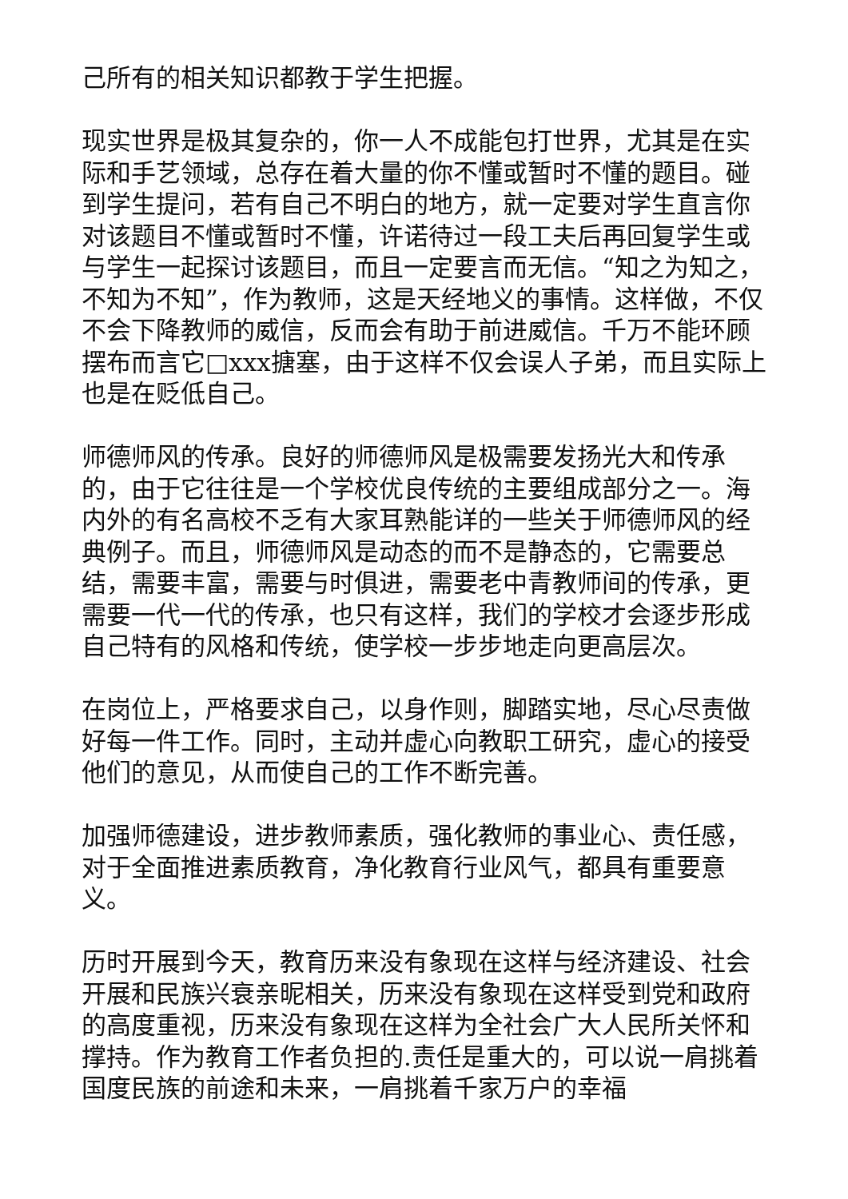己所有的相关知识都教于学生把握。
现实世界是极其复杂的，你一人不成能包打世界，尤其是在实际和手艺领域，总存在着大量的你不懂或暂时不懂的题目。碰到学生提问，若有自己不明白的地方，就一定要对学生直言你对该题目不懂或暂时不懂，许诺待过一段工夫后再回复学生或与学生一起探讨该题目，而且一定要言而无信。“知之为知之，不知为不知”，作为教师，这是天经地义的事情。这样做，不仅不会下降教师的威信，反而会有助于前进威信。千万不能环顾摆布而言它□xxx搪塞，由于这样不仅会误人子弟，而且实际上也是在贬低自己。
师德师风的传承。良好的师德师风是极需要发扬光大和传承的，由于它往往是一个学校优良传统的主要组成部分之一。海内外的有名高校不乏有大家耳熟能详的一些关于师德师风的经典例子。而且，师德师风是动态的而不是静态的，它需要总结，需要丰富，需要与时俱进，需要老中青教师间的传承，更需要一代一代的传承，也只有这样，我们的学校才会逐步形成自己特有的风格和传统，使学校一步步地走向更高层次。
在岗位上，严格要求自己，以身作则，脚踏实地，尽心尽责做好每一件工作。同时，主动并虚心向教职工研究，虚心的接受他们的意见，从而使自己的工作不断完善。
加强师德建设，进步教师素质，强化教师的事业心、责任感，对于全面推进素质教育，净化教育行业风气，都具有重要意义。
历时开展到今天，教育历来没有象现在这样与经济建设、社会开展和民族兴衰亲昵相关，历来没有象现在这样受到党和政府的高度重视，历来没有象现在这样为全社会广大人民所关怀和撑持。作为教育工作者负担的.责任是重大的，可以说一肩挑着国度民族的前途和未来，一肩挑着千家万户的幸福